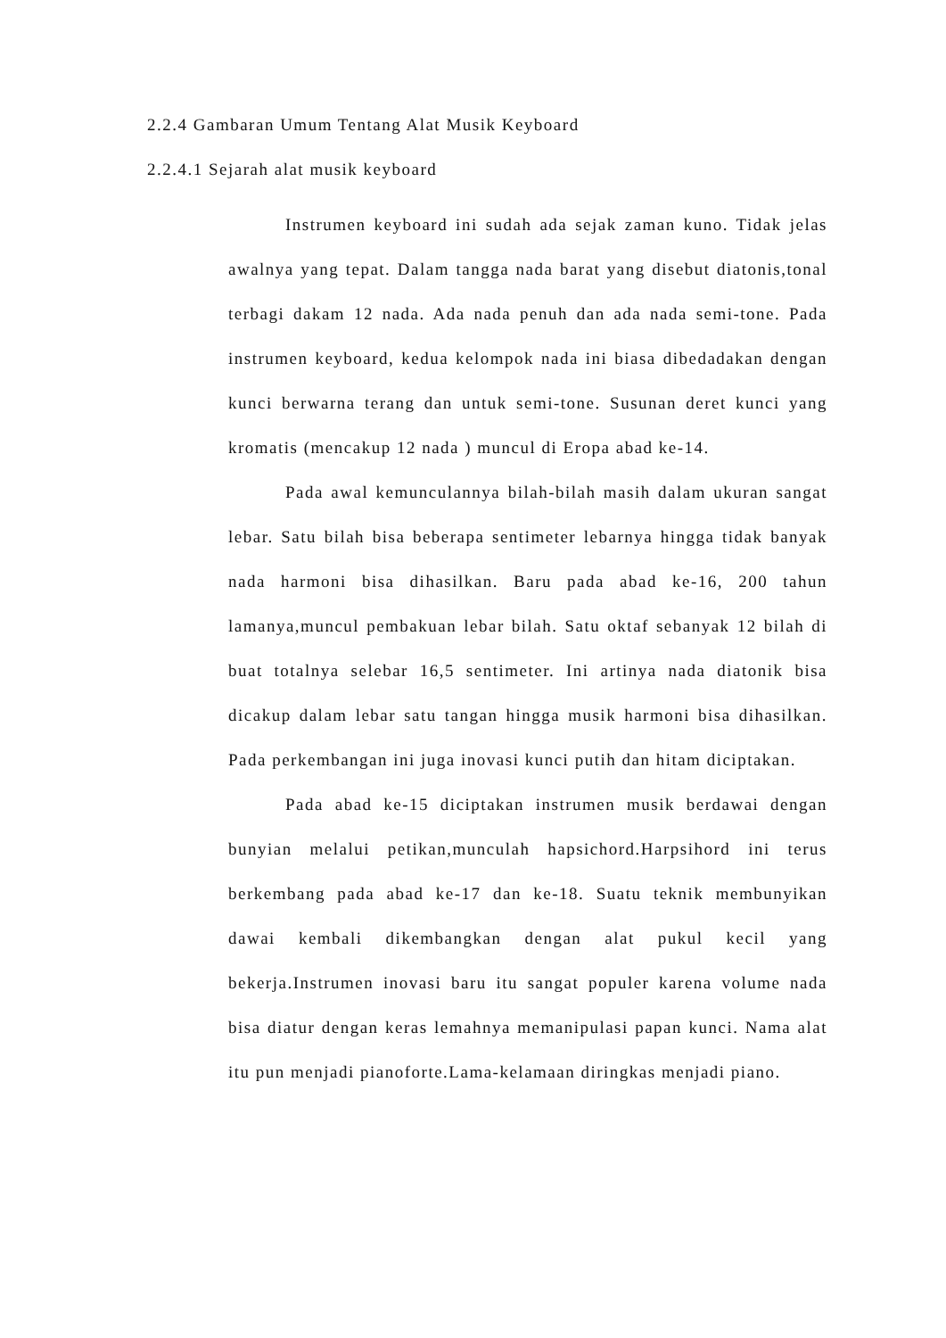2.2.4 Gambaran Umum Tentang Alat Musik Keyboard
2.2.4.1 Sejarah alat musik keyboard
Instrumen keyboard ini sudah ada sejak zaman kuno. Tidak jelas awalnya yang tepat. Dalam tangga nada barat yang disebut diatonis,tonal terbagi dakam 12 nada. Ada nada penuh dan ada nada semi-tone. Pada instrumen keyboard, kedua kelompok nada ini biasa dibedadakan dengan kunci berwarna terang dan untuk semi-tone. Susunan deret kunci yang kromatis (mencakup 12 nada ) muncul di Eropa abad ke-14.
Pada awal kemunculannya bilah-bilah masih dalam ukuran sangat lebar. Satu bilah bisa beberapa sentimeter lebarnya hingga tidak banyak nada harmoni bisa dihasilkan. Baru pada abad ke-16, 200 tahun lamanya,muncul pembakuan lebar bilah. Satu oktaf sebanyak 12 bilah di buat totalnya selebar 16,5 sentimeter. Ini artinya nada diatonik bisa dicakup dalam lebar satu tangan hingga musik harmoni bisa dihasilkan. Pada perkembangan ini juga inovasi kunci putih dan hitam diciptakan.
Pada abad ke-15 diciptakan instrumen musik berdawai dengan bunyian melalui petikan,munculah hapsichord.Harpsihord ini terus berkembang pada abad ke-17 dan ke-18. Suatu teknik membunyikan dawai kembali dikembangkan dengan alat pukul kecil yang bekerja.Instrumen inovasi baru itu sangat populer karena volume nada bisa diatur dengan keras lemahnya memanipulasi papan kunci. Nama alat itu pun menjadi pianoforte.Lama-kelamaan diringkas menjadi piano.